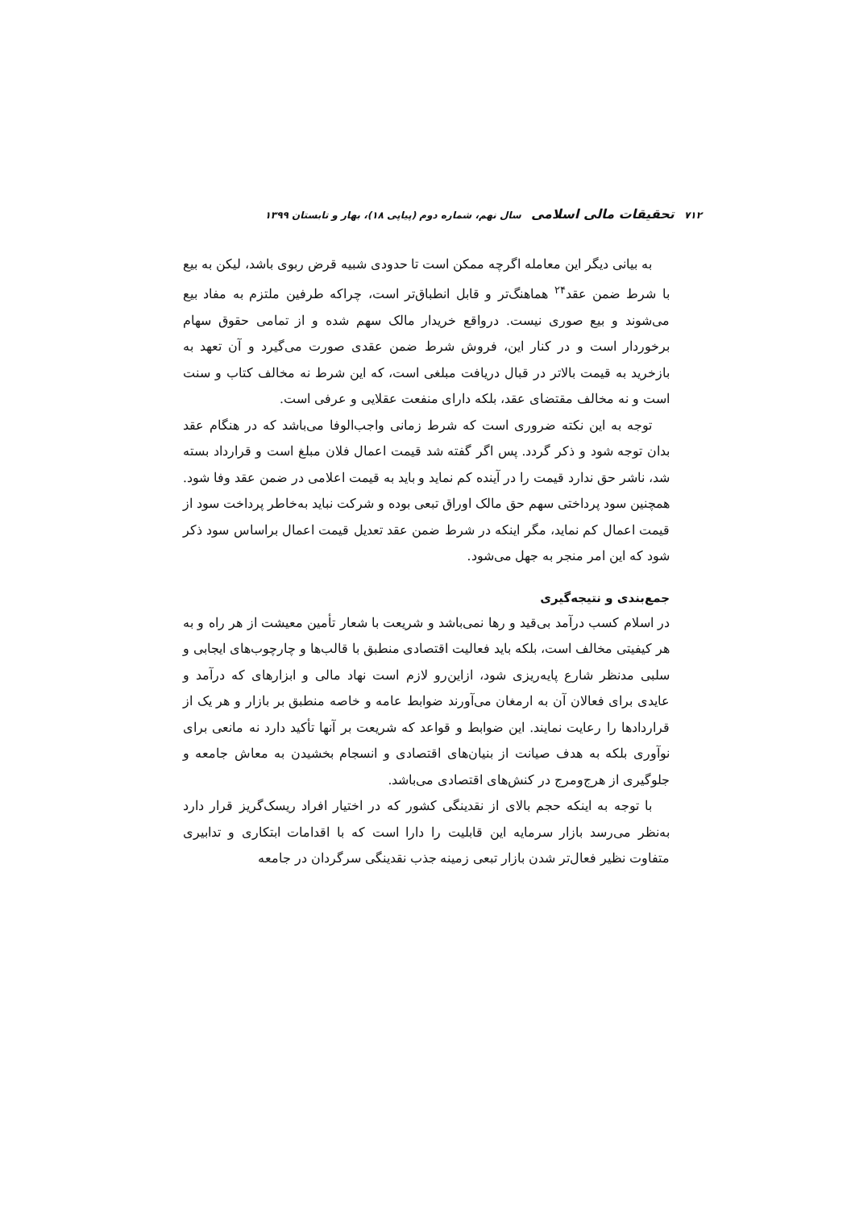۷۱۲ تحقیقات مالی اسلامی سال نهم، شماره دوم (پیاپی ۱۸)، بهار و تابستان ۱۳۹۹
به بیانی دیگر این معامله اگرچه ممکن است تا حدودی شبیه قرض ربوی باشد، لیکن به بیع با شرط ضمن عقد<sup>۲۴</sup> هماهنگ‌تر و قابل انطباق‌تر است، چراکه طرفین ملتزم به مفاد بیع می‌شوند و بیع صوری نیست. درواقع خریدار مالک سهم شده و از تمامی حقوق سهام برخوردار است و در کنار این، فروش شرط ضمن عقدی صورت می‌گیرد و آن تعهد به بازخرید به قیمت بالاتر در قبال دریافت مبلغی است، که این شرط نه مخالف کتاب و سنت است و نه مخالف مقتضای عقد، بلکه دارای منفعت عقلایی و عرفی است.
توجه به این نکته ضروری است که شرط زمانی واجب‌الوفا می‌باشد که در هنگام عقد بدان توجه شود و ذکر گردد. پس اگر گفته شد قیمت اعمال فلان مبلغ است و قرارداد بسته شد، ناشر حق ندارد قیمت را در آینده کم نماید و باید به قیمت اعلامی در ضمن عقد وفا شود. همچنین سود پرداختی سهم حق مالک اوراق تبعی بوده و شرکت نباید به‌خاطر پرداخت سود از قیمت اعمال کم نماید، مگر اینکه در شرط ضمن عقد تعدیل قیمت اعمال براساس سود ذکر شود که این امر منجر به جهل می‌شود.
جمع‌بندی و نتیجه‌گیری
در اسلام کسب درآمد بی‌قید و رها نمی‌باشد و شریعت با شعار تأمین معیشت از هر راه و به هر کیفیتی مخالف است، بلکه باید فعالیت اقتصادی منطبق با قالب‌ها و چارچوب‌های ایجابی و سلبی مدنظر شارع پایه‌ریزی شود، ازاین‌رو لازم است نهاد مالی و ابزارهای که درآمد و عایدی برای فعالان آن به ارمغان می‌آورند ضوابط عامه و خاصه منطبق بر بازار و هر یک از قراردادها را رعایت نمایند. این ضوابط و قواعد که شریعت بر آنها تأکید دارد نه مانعی برای نوآوری بلکه به هدف صیانت از بنیان‌های اقتصادی و انسجام بخشیدن به معاش جامعه و جلوگیری از هرج‌ومرج در کنش‌های اقتصادی می‌باشد.
با توجه به اینکه حجم بالای از نقدینگی کشور که در اختیار افراد ریسک‌گریز قرار دارد به‌نظر می‌رسد بازار سرمایه این قابلیت را دارا است که با اقدامات ابتکاری و تدابیری متفاوت نظیر فعال‌تر شدن بازار تبعی زمینه جذب نقدینگی سرگردان در جامعه